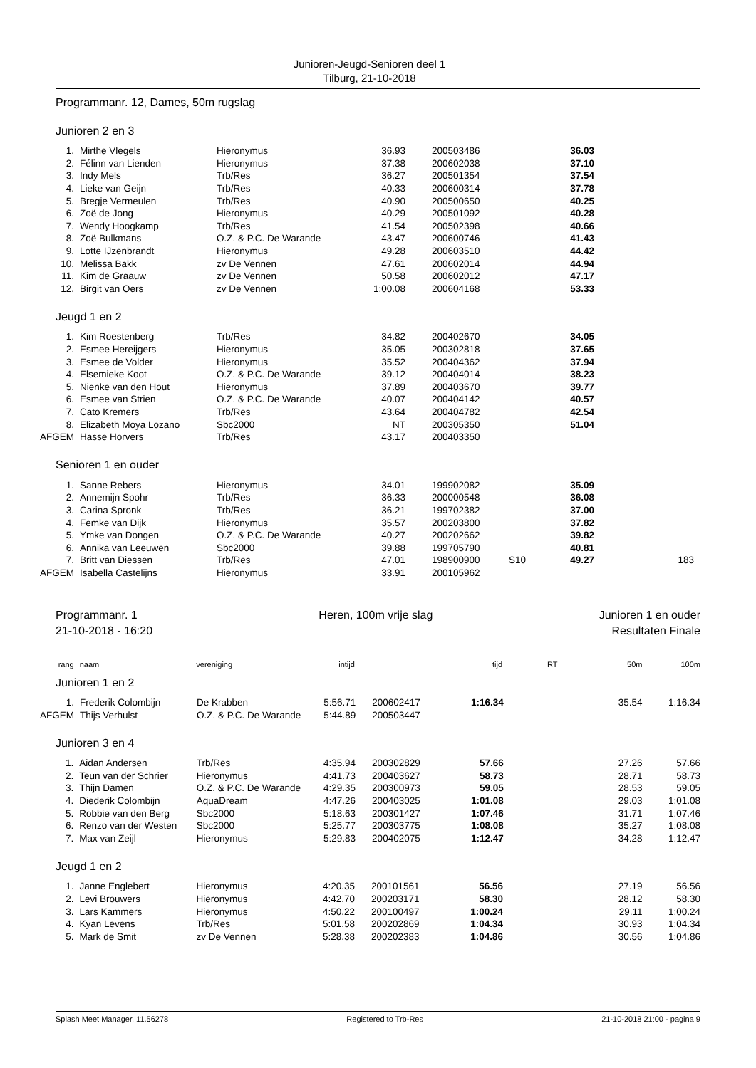Junioren-Jeugd-Senioren deel 1
Tilburg, 21-10-2018
Programmanr. 12, Dames, 50m rugslag
Junioren 2 en 3
| 1. | Mirthe Vlegels | Hieronymus | 36.93 | 200503486 | | 36.03 | |
| 2. | Félinn van Lienden | Hieronymus | 37.38 | 200602038 | | 37.10 | |
| 3. | Indy Mels | Trb/Res | 36.27 | 200501354 | | 37.54 | |
| 4. | Lieke van Geijn | Trb/Res | 40.33 | 200600314 | | 37.78 | |
| 5. | Bregje Vermeulen | Trb/Res | 40.90 | 200500650 | | 40.25 | |
| 6. | Zoë de Jong | Hieronymus | 40.29 | 200501092 | | 40.28 | |
| 7. | Wendy Hoogkamp | Trb/Res | 41.54 | 200502398 | | 40.66 | |
| 8. | Zoë Bulkmans | O.Z. & P.C. De Warande | 43.47 | 200600746 | | 41.43 | |
| 9. | Lotte IJzenbrandt | Hieronymus | 49.28 | 200603510 | | 44.42 | |
| 10. | Melissa Bakk | zv De Vennen | 47.61 | 200602014 | | 44.94 | |
| 11. | Kim de Graauw | zv De Vennen | 50.58 | 200602012 | | 47.17 | |
| 12. | Birgit van Oers | zv De Vennen | 1:00.08 | 200604168 | | 53.33 | |
Jeugd 1 en 2
| 1. | Kim Roestenberg | Trb/Res | 34.82 | 200402670 | | 34.05 | |
| 2. | Esmee Hereijgers | Hieronymus | 35.05 | 200302818 | | 37.65 | |
| 3. | Esmee de Volder | Hieronymus | 35.52 | 200404362 | | 37.94 | |
| 4. | Elsemieke Koot | O.Z. & P.C. De Warande | 39.12 | 200404014 | | 38.23 | |
| 5. | Nienke van den Hout | Hieronymus | 37.89 | 200403670 | | 39.77 | |
| 6. | Esmee van Strien | O.Z. & P.C. De Warande | 40.07 | 200404142 | | 40.57 | |
| 7. | Cato Kremers | Trb/Res | 43.64 | 200404782 | | 42.54 | |
| 8. | Elizabeth Moya Lozano | Sbc2000 | NT | 200305350 | | 51.04 | |
| AFGEM | Hasse Horvers | Trb/Res | 43.17 | 200403350 | | | |
Senioren 1 en ouder
| 1. | Sanne Rebers | Hieronymus | 34.01 | 199902082 | | 35.09 | |
| 2. | Annemijn Spohr | Trb/Res | 36.33 | 200000548 | | 36.08 | |
| 3. | Carina Spronk | Trb/Res | 36.21 | 199702382 | | 37.00 | |
| 4. | Femke van Dijk | Hieronymus | 35.57 | 200203800 | | 37.82 | |
| 5. | Ymke van Dongen | O.Z. & P.C. De Warande | 40.27 | 200202662 | | 39.82 | |
| 6. | Annika van Leeuwen | Sbc2000 | 39.88 | 199705790 | | 40.81 | |
| 7. | Britt van Diessen | Trb/Res | 47.01 | 198900900 | S10 | 49.27 | 183 |
| AFGEM | Isabella Castelijns | Hieronymus | 33.91 | 200105962 | | | |
Programmanr. 1
21-10-2018 - 16:20
Heren, 100m vrije slag Junioren 1 en ouder
Resultaten Finale
| rang | naam | vereniging | intijd | | tijd | RT | 50m | 100m |
Junioren 1 en 2
| 1. | Frederik Colombijn | De Krabben | 5:56.71 | 200602417 | 1:16.34 | | 35.54 | 1:16.34 |
| AFGEM | Thijs Verhulst | O.Z. & P.C. De Warande | 5:44.89 | 200503447 | | | | |
Junioren 3 en 4
| 1. | Aidan Andersen | Trb/Res | 4:35.94 | 200302829 | 57.66 | | 27.26 | 57.66 |
| 2. | Teun van der Schrier | Hieronymus | 4:41.73 | 200403627 | 58.73 | | 28.71 | 58.73 |
| 3. | Thijn Damen | O.Z. & P.C. De Warande | 4:29.35 | 200300973 | 59.05 | | 28.53 | 59.05 |
| 4. | Diederik Colombijn | AquaDream | 4:47.26 | 200403025 | 1:01.08 | | 29.03 | 1:01.08 |
| 5. | Robbie van den Berg | Sbc2000 | 5:18.63 | 200301427 | 1:07.46 | | 31.71 | 1:07.46 |
| 6. | Renzo van der Westen | Sbc2000 | 5:25.77 | 200303775 | 1:08.08 | | 35.27 | 1:08.08 |
| 7. | Max van Zeijl | Hieronymus | 5:29.83 | 200402075 | 1:12.47 | | 34.28 | 1:12.47 |
Jeugd 1 en 2
| 1. | Janne Englebert | Hieronymus | 4:20.35 | 200101561 | 56.56 | | 27.19 | 56.56 |
| 2. | Levi Brouwers | Hieronymus | 4:42.70 | 200203171 | 58.30 | | 28.12 | 58.30 |
| 3. | Lars Kammers | Hieronymus | 4:50.22 | 200100497 | 1:00.24 | | 29.11 | 1:00.24 |
| 4. | Kyan Levens | Trb/Res | 5:01.58 | 200202869 | 1:04.34 | | 30.93 | 1:04.34 |
| 5. | Mark de Smit | zv De Vennen | 5:28.38 | 200202383 | 1:04.86 | | 30.56 | 1:04.86 |
Splash Meet Manager, 11.56278 Registered to Trb-Res 21-10-2018 21:00 - pagina 9